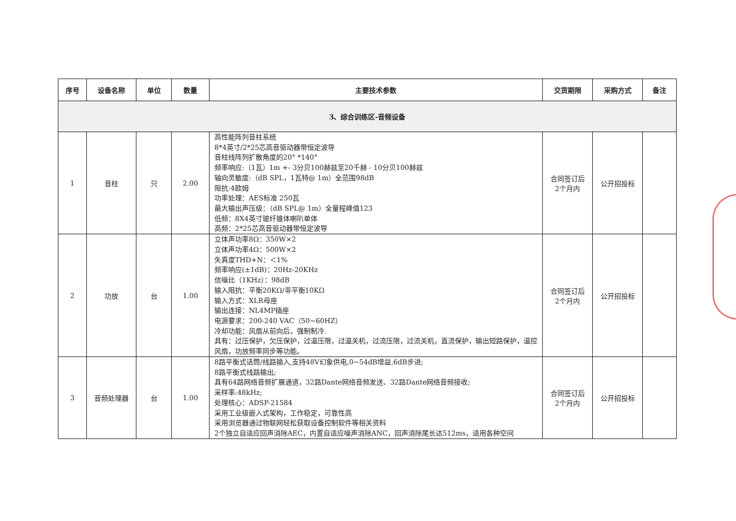| 序号 | 设备名称 | 单位 | 数量 | 主要技术参数 | 交货期限 | 采购方式 | 备注 |
| --- | --- | --- | --- | --- | --- | --- | --- |
| 3、综合训练区-音频设备 | | | | | | | |
| 1 | 音柱 | 只 | 2.00 | 高性能阵列音柱系统 8*4英寸/2*25芯高音驱动器带恒定波导 音柱线阵列扩散角度的20° *140° 频率响应:（1瓦）1m +- 3分贝100赫兹至20千赫 - 10分贝100赫兹 轴向灵敏度:（dB SPL，1瓦特@ 1m）全范围98dB 阻抗:4欧姆 功率处理：AES标准 250瓦 最大输出声压级：（dB SPL@ 1m）全量程峰值123 低频：8X4英寸玻纤锥体喇叭单体 高频：2*25芯高音驱动器带恒定波导 | 合同签订后 2个月内 | 公开招投标 | |
| 2 | 功放 | 台 | 1.00 | 立体声功率8Ω：350W×2 立体声功率4Ω：500W×2 失真度THD+N：＜1% 频率响应(±1dB)：20Hz-20KHz 信噪比（1KHz）：98dB 输入阻抗：平衡20KΩ/非平衡10KΩ 输入方式：XLR母座 输出连接：NL4MP插座 电源要求：200-240 VAC（50~60HZ） 冷却功能：风扇从前向后，强制制冷. 具有：过压保护，欠压保护，过温压限，过温关机，过流压限，过流关机，直流保护，输出短路保护，温控风扇，功放频率同步等功能。 | 合同签订后 2个月内 | 公开招投标 | |
| 3 | 音频处理器 | 台 | 1.00 | 8路平衡式话筒/线路输入,支持48V幻象供电,0~54dB增益,6dB步进; 8路平衡式线路输出; 具有64路网络音频扩展通道，32路Dante网络音频发送、32路Dante网络音频接收; 采样率:48kHz; 处理核心：ADSP-21584 采用工业级嵌入式架构，工作稳定，可靠性高 采用浏览器通过物联网轻松获取设备控制软件等相关资料 2个独立自适应回声消除AEC，内置自适应噪声消除ANC，回声消除尾长达512ms，适用各种空间 | 合同签订后 2个月内 | 公开招投标 | |